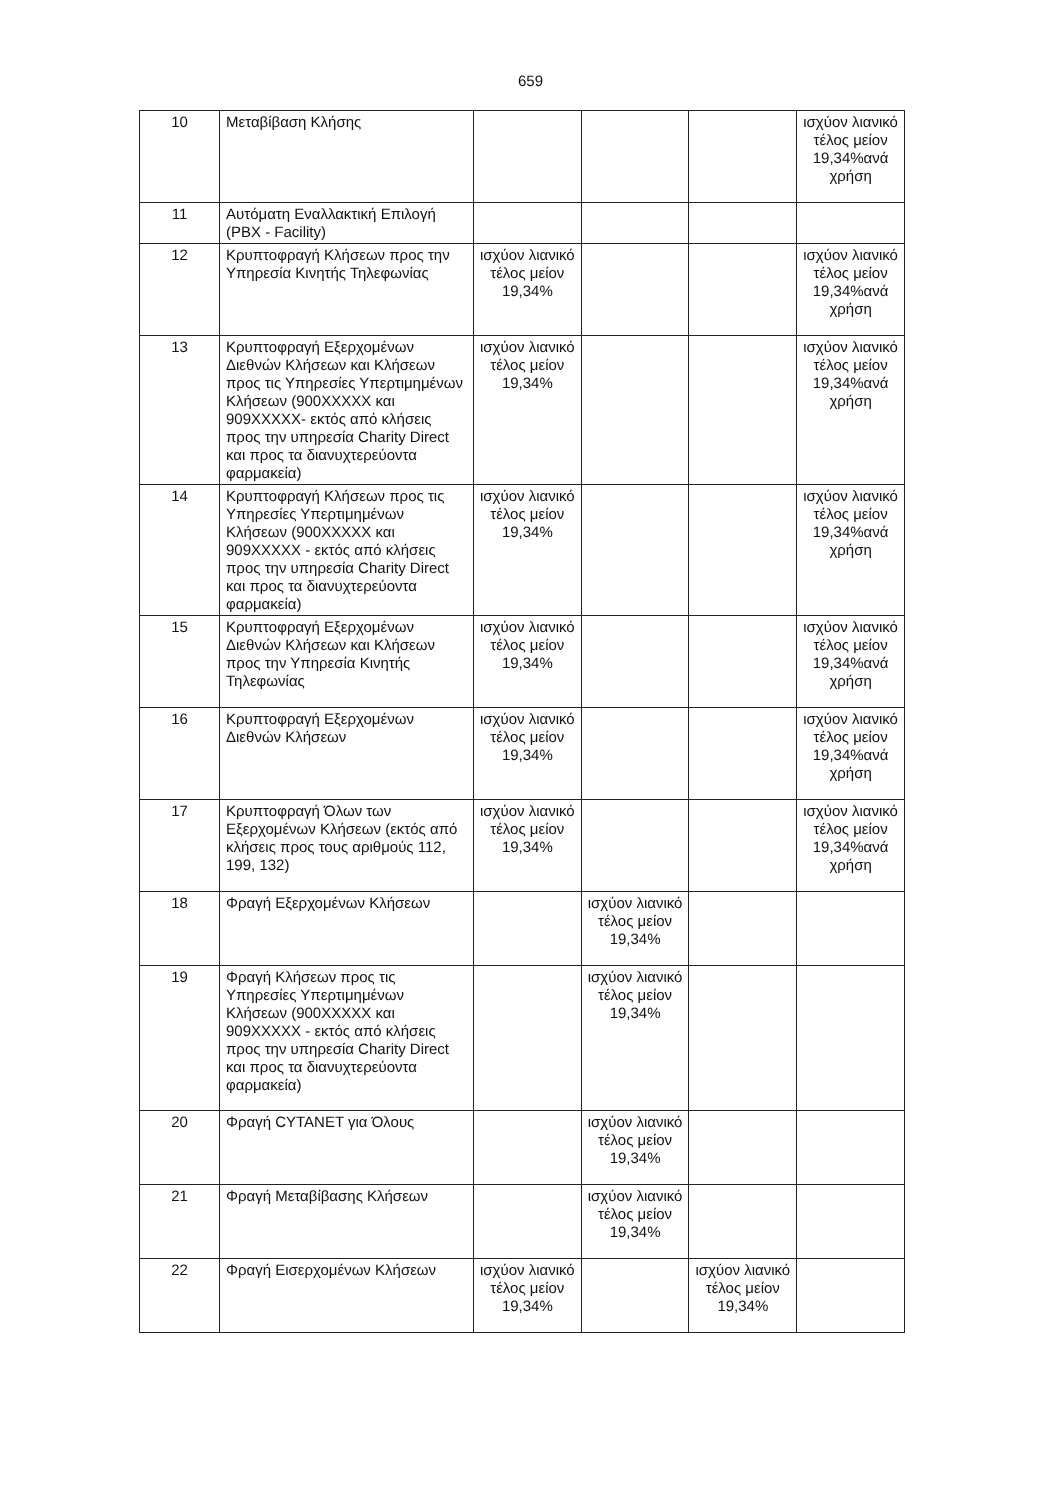659
| 10 | Μεταβίβαση Κλήσης | | | | ισχύον λιανικό τέλος μείον 19,34%ανά χρήση |
| 11 | Αυτόματη Εναλλακτική Επιλογή (PBX - Facility) | | | | |
| 12 | Κρυπτοφραγή Κλήσεων προς την Υπηρεσία Κινητής Τηλεφωνίας | ισχύον λιανικό τέλος μείον 19,34% | | | ισχύον λιανικό τέλος μείον 19,34%ανά χρήση |
| 13 | Κρυπτοφραγή Εξερχομένων Διεθνών Κλήσεων και Κλήσεων προς τις Υπηρεσίες Υπερτιμημένων Κλήσεων (900XXXXX και 909XXXXX- εκτός από κλήσεις προς την υπηρεσία Charity Direct και προς τα διανυχτερεύοντα φαρμακεία) | ισχύον λιανικό τέλος μείον 19,34% | | | ισχύον λιανικό τέλος μείον 19,34%ανά χρήση |
| 14 | Κρυπτοφραγή Κλήσεων προς τις Υπηρεσίες Υπερτιμημένων Κλήσεων (900XXXXX και 909XXXXX - εκτός από κλήσεις προς την υπηρεσία Charity Direct και προς τα διανυχτερεύοντα φαρμακεία) | ισχύον λιανικό τέλος μείον 19,34% | | | ισχύον λιανικό τέλος μείον 19,34%ανά χρήση |
| 15 | Κρυπτοφραγή Εξερχομένων Διεθνών Κλήσεων και Κλήσεων προς την Υπηρεσία Κινητής Τηλεφωνίας | ισχύον λιανικό τέλος μείον 19,34% | | | ισχύον λιανικό τέλος μείον 19,34%ανά χρήση |
| 16 | Κρυπτοφραγή Εξερχομένων Διεθνών Κλήσεων | ισχύον λιανικό τέλος μείον 19,34% | | | ισχύον λιανικό τέλος μείον 19,34%ανά χρήση |
| 17 | Κρυπτοφραγή Όλων των Εξερχομένων Κλήσεων (εκτός από κλήσεις προς τους αριθμούς 112, 199, 132) | ισχύον λιανικό τέλος μείον 19,34% | | | ισχύον λιανικό τέλος μείον 19,34%ανά χρήση |
| 18 | Φραγή Εξερχομένων Κλήσεων | | ισχύον λιανικό τέλος μείον 19,34% | | |
| 19 | Φραγή Κλήσεων προς τις Υπηρεσίες Υπερτιμημένων Κλήσεων (900XXXXX και 909XXXXX - εκτός από κλήσεις προς την υπηρεσία Charity Direct και προς τα διανυχτερεύοντα φαρμακεία) | | ισχύον λιανικό τέλος μείον 19,34% | | |
| 20 | Φραγή CYTANET για Όλους | | ισχύον λιανικό τέλος μείον 19,34% | | |
| 21 | Φραγή Μεταβίβασης Κλήσεων | | ισχύον λιανικό τέλος μείον 19,34% | | |
| 22 | Φραγή Εισερχομένων Κλήσεων | ισχύον λιανικό τέλος μείον 19,34% | | ισχύον λιανικό τέλος μείον 19,34% | |